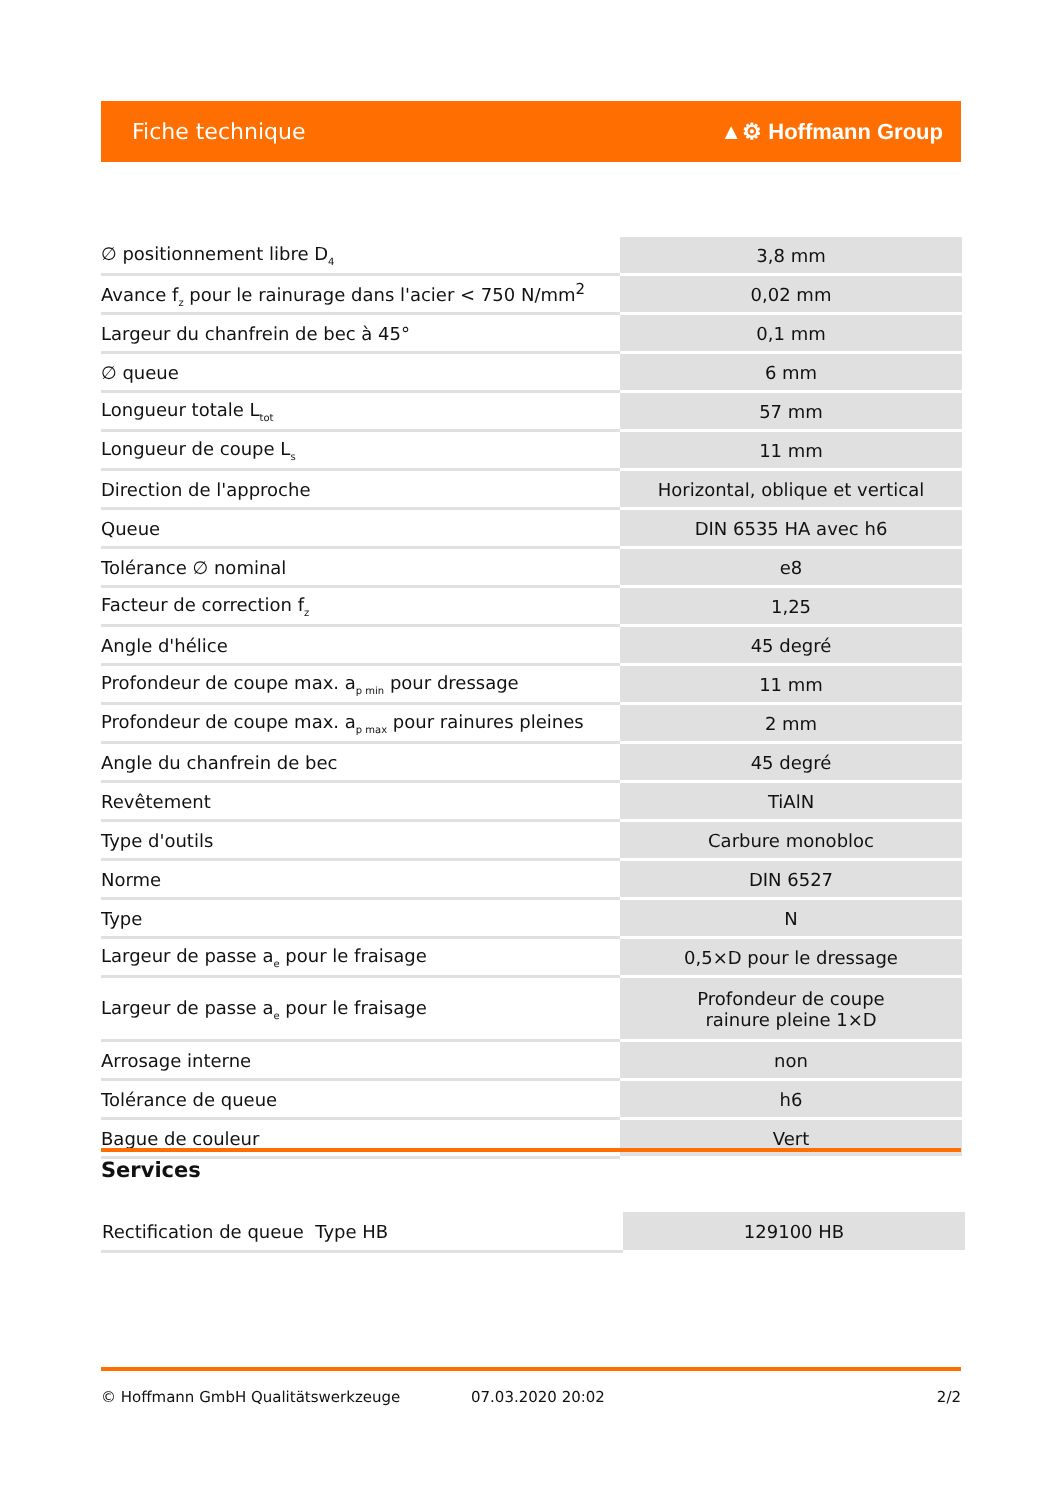Fiche technique ▲⚙ Hoffmann Group
| ∅ positionnement libre D<sub>4</sub> | 3,8 mm |
| Avance f<sub>z</sub> pour le rainurage dans l'acier < 750 N/mm<sup>2</sup> | 0,02 mm |
| Largeur du chanfrein de bec à 45° | 0,1 mm |
| ∅ queue | 6 mm |
| Longueur totale L<sub>tot</sub> | 57 mm |
| Longueur de coupe L<sub>s</sub> | 11 mm |
| Direction de l'approche | Horizontal, oblique et vertical |
| Queue | DIN 6535 HA avec h6 |
| Tolérance ∅ nominal | e8 |
| Facteur de correction f<sub>z</sub> | 1,25 |
| Angle d'hélice | 45 degré |
| Profondeur de coupe max. a<sub>p min</sub> pour dressage | 11 mm |
| Profondeur de coupe max. a<sub>p max</sub> pour rainures pleines | 2 mm |
| Angle du chanfrein de bec | 45 degré |
| Revêtement | TiAlN |
| Type d'outils | Carbure monobloc |
| Norme | DIN 6527 |
| Type | N |
| Largeur de passe a<sub>e</sub> pour le fraisage | 0,5×D pour le dressage |
| Largeur de passe a<sub>e</sub> pour le fraisage | Profondeur de coupe rainure pleine 1×D |
| Arrosage interne | non |
| Tolérance de queue | h6 |
| Bague de couleur | Vert |
Services
| Rectification de queue Type HB | 129100 HB |
© Hoffmann GmbH Qualitätswerkzeuge 07.03.2020 20:02 2/2